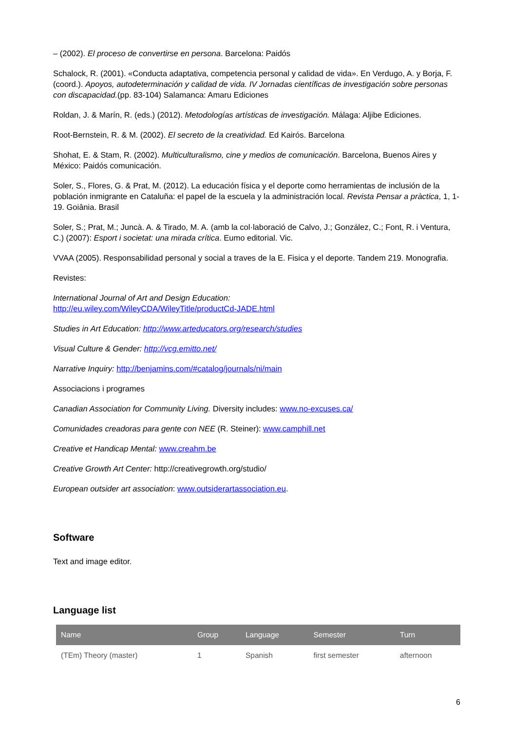– (2002). El proceso de convertirse en persona. Barcelona: Paidós
Schalock, R. (2001). «Conducta adaptativa, competencia personal y calidad de vida». En Verdugo, A. y Borja, F. (coord.). Apoyos, autodeterminación y calidad de vida. IV Jornadas científicas de investigación sobre personas con discapacidad.(pp. 83-104) Salamanca: Amaru Ediciones
Roldan, J. & Marín, R. (eds.) (2012). Metodologías artísticas de investigación. Málaga: Aljibe Ediciones.
Root-Bernstein, R. & M. (2002). El secreto de la creatividad. Ed Kairós. Barcelona
Shohat, E. & Stam, R. (2002). Multiculturalismo, cine y medios de comunicación. Barcelona, Buenos Aires y México: Paidós comunicación.
Soler, S., Flores, G. & Prat, M. (2012). La educación física y el deporte como herramientas de inclusión de la población inmigrante en Cataluña: el papel de la escuela y la administración local. Revista Pensar a pràctica, 1, 1-19. Goiânia. Brasil
Soler, S.; Prat, M.; Juncà. A. & Tirado, M. A. (amb la col·laboració de Calvo, J.; González, C.; Font, R. i Ventura, C.) (2007): Esport i societat: una mirada crítica. Eumo editorial. Vic.
VVAA (2005). Responsabilidad personal y social a traves de la E. Fisica y el deporte. Tandem 219. Monografia.
Revistes:
International Journal of Art and Design Education:
http://eu.wiley.com/WileyCDA/WileyTitle/productCd-JADE.html
Studies in Art Education: http://www.arteducators.org/research/studies
Visual Culture & Gender: http://vcg.emitto.net/
Narrative Inquiry: http://benjamins.com/#catalog/journals/ni/main
Associacions i programes
Canadian Association for Community Living. Diversity includes: www.no-excuses.ca/
Comunidades creadoras para gente con NEE (R. Steiner): www.camphill.net
Creative et Handicap Mental: www.creahm.be
Creative Growth Art Center: http://creativegrowth.org/studio/
European outsider art association: www.outsiderartassociation.eu.
Software
Text and image editor.
Language list
| Name | Group | Language | Semester | Turn |
| --- | --- | --- | --- | --- |
| (TEm) Theory (master) | 1 | Spanish | first semester | afternoon |
6